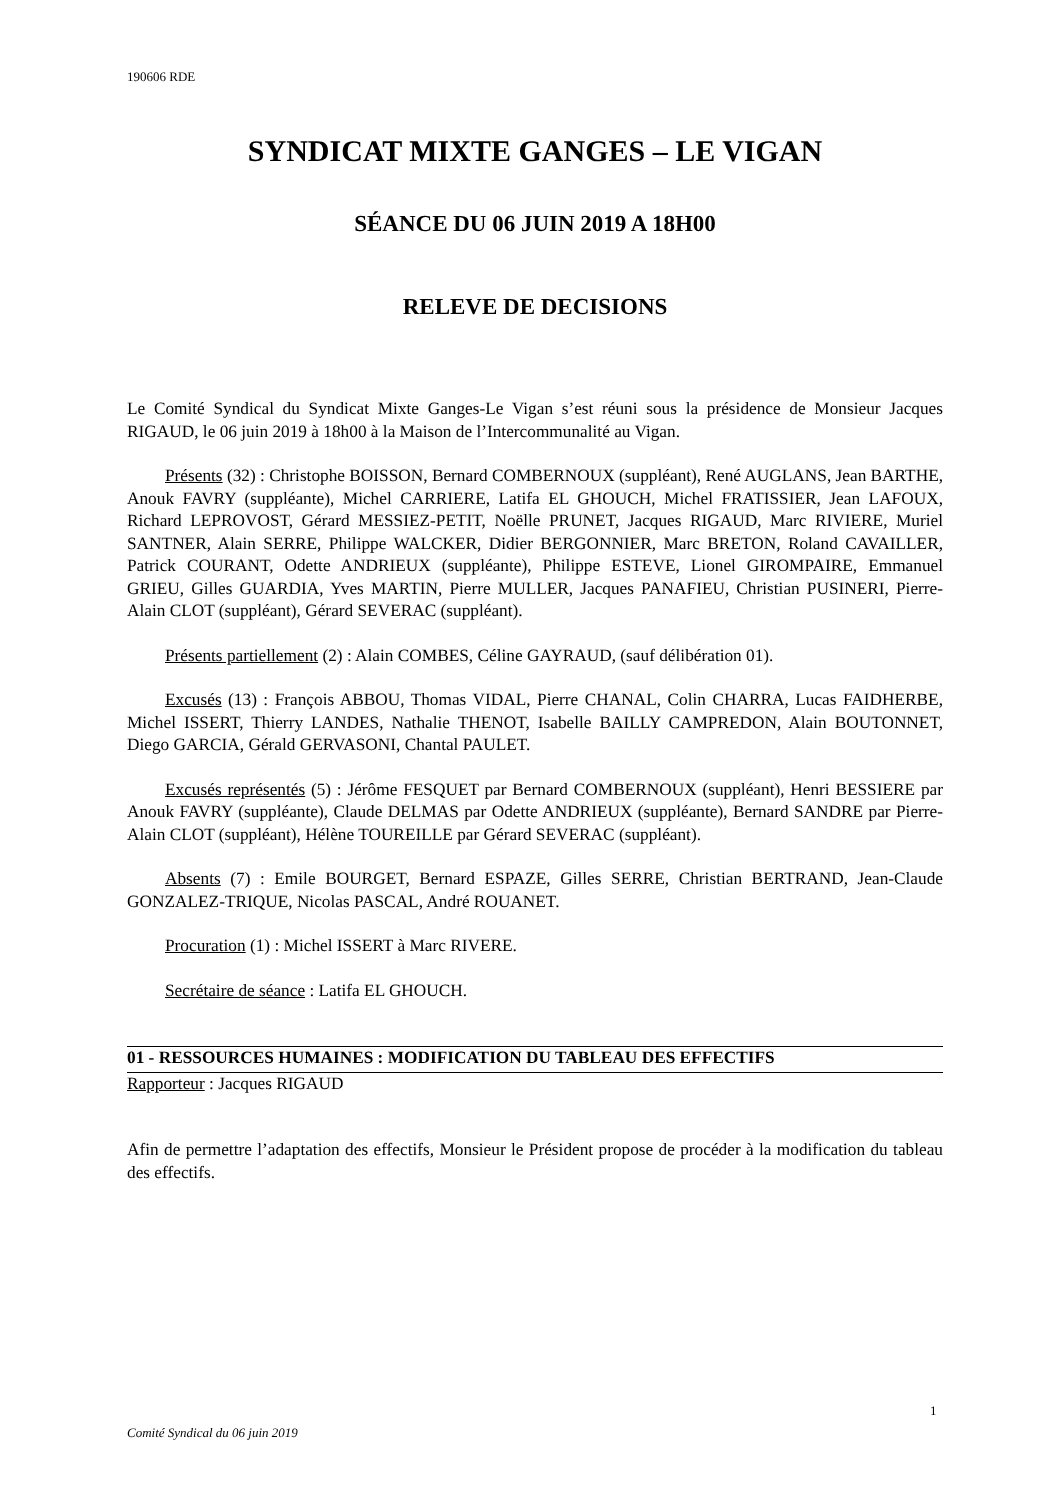190606 RDE
SYNDICAT MIXTE GANGES – LE VIGAN
SÉANCE DU 06 JUIN 2019 A 18H00
RELEVE DE DECISIONS
Le Comité Syndical du Syndicat Mixte Ganges-Le Vigan s’est réuni sous la présidence de Monsieur Jacques RIGAUD, le 06 juin 2019 à 18h00 à la Maison de l’Intercommunalité au Vigan.
Présents (32) : Christophe BOISSON, Bernard COMBERNOUX (suppléant), René AUGLANS, Jean BARTHE, Anouk FAVRY (suppléante), Michel CARRIERE, Latifa EL GHOUCH, Michel FRATISSIER, Jean LAFOUX, Richard LEPROVOST, Gérard MESSIEZ-PETIT, Noëlle PRUNET, Jacques RIGAUD, Marc RIVIERE, Muriel SANTNER, Alain SERRE, Philippe WALCKER, Didier BERGONNIER, Marc BRETON, Roland CAVAILLER, Patrick COURANT, Odette ANDRIEUX (suppléante), Philippe ESTEVE, Lionel GIROMPAIRE, Emmanuel GRIEU, Gilles GUARDIA, Yves MARTIN, Pierre MULLER, Jacques PANAFIEU, Christian PUSINERI, Pierre-Alain CLOT (suppléant), Gérard SEVERAC (suppléant).
Présents partiellement (2) : Alain COMBES, Céline GAYRAUD, (sauf délibération 01).
Excusés (13) : François ABBOU, Thomas VIDAL, Pierre CHANAL, Colin CHARRA, Lucas FAIDHERBE, Michel ISSERT, Thierry LANDES, Nathalie THENOT, Isabelle BAILLY CAMPREDON, Alain BOUTONNET, Diego GARCIA, Gérald GERVASONI, Chantal PAULET.
Excusés représentés (5) : Jérôme FESQUET par Bernard COMBERNOUX (suppléant), Henri BESSIERE par Anouk FAVRY (suppléante), Claude DELMAS par Odette ANDRIEUX (suppléante), Bernard SANDRE par Pierre-Alain CLOT (suppléant), Hélène TOUREILLE par Gérard SEVERAC (suppléant).
Absents (7) : Emile BOURGET, Bernard ESPAZE, Gilles SERRE, Christian BERTRAND, Jean-Claude GONZALEZ-TRIQUE, Nicolas PASCAL, André ROUANET.
Procuration (1) : Michel ISSERT à Marc RIVERE.
Secrétaire de séance : Latifa EL GHOUCH.
01 - RESSOURCES HUMAINES : MODIFICATION DU TABLEAU DES EFFECTIFS
Rapporteur : Jacques RIGAUD
Afin de permettre l’adaptation des effectifs, Monsieur le Président propose de procéder à la modification du tableau des effectifs.
1
Comité Syndical du 06 juin 2019